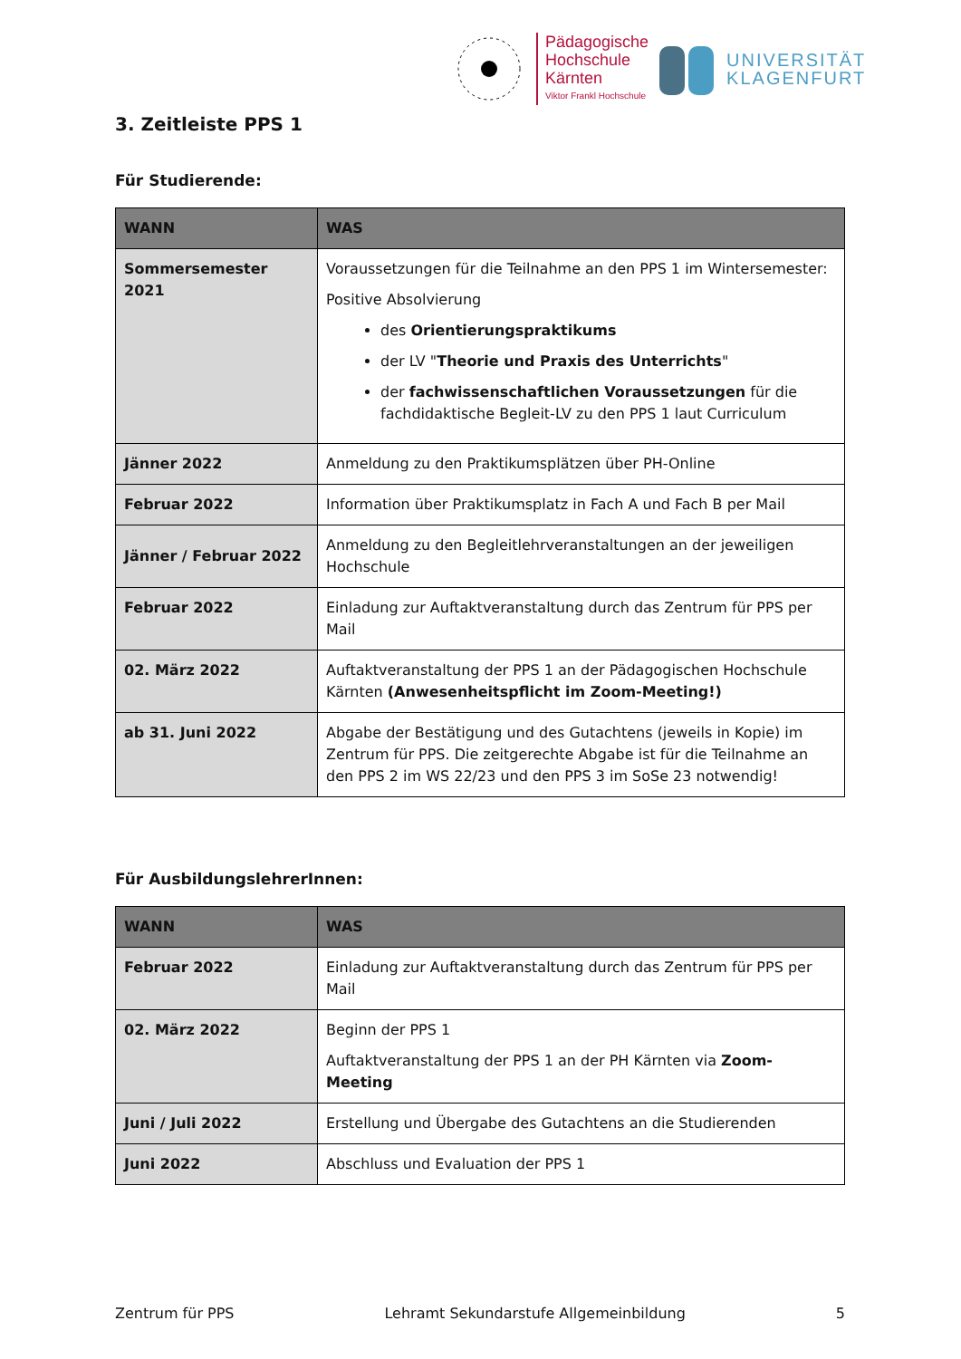Pädagogische
Hochschule
Kärnten
Viktor Frankl Hochschule
UNIVERSITÄT
KLAGENFURT
3. Zeitleiste PPS 1
Für Studierende:
| WANN | WAS |
| --- | --- |
| Sommersemester 2021 | Voraussetzungen für die Teilnahme an den PPS 1 im Wintersemester: Positive Absolvierung des Orientierungspraktikums der LV " Theorie und Praxis des Unterrichts " der fachwissenschaftlichen Voraussetzungen für die fachdidaktische Begleit-LV zu den PPS 1 laut Curriculum |
| Jänner 2022 | Anmeldung zu den Praktikumsplätzen über PH-Online |
| Februar 2022 | Information über Praktikumsplatz in Fach A und Fach B per Mail |
| Jänner / Februar 2022 | Anmeldung zu den Begleitlehrveranstaltungen an der jeweiligen Hochschule |
| Februar 2022 | Einladung zur Auftaktveranstaltung durch das Zentrum für PPS per Mail |
| 02. März 2022 | Auftaktveranstaltung der PPS 1 an der Pädagogischen Hochschule Kärnten (Anwesenheitspflicht im Zoom-Meeting!) |
| ab 31. Juni 2022 | Abgabe der Bestätigung und des Gutachtens (jeweils in Kopie) im Zentrum für PPS. Die zeitgerechte Abgabe ist für die Teilnahme an den PPS 2 im WS 22/23 und den PPS 3 im SoSe 23 notwendig! |
Für AusbildungslehrerInnen:
| WANN | WAS |
| --- | --- |
| Februar 2022 | Einladung zur Auftaktveranstaltung durch das Zentrum für PPS per Mail |
| 02. März 2022 | Beginn der PPS 1 Auftaktveranstaltung der PPS 1 an der PH Kärnten via Zoom-Meeting |
| Juni / Juli 2022 | Erstellung und Übergabe des Gutachtens an die Studierenden |
| Juni 2022 | Abschluss und Evaluation der PPS 1 |
Zentrum für PPS Lehramt Sekundarstufe Allgemeinbildung 5